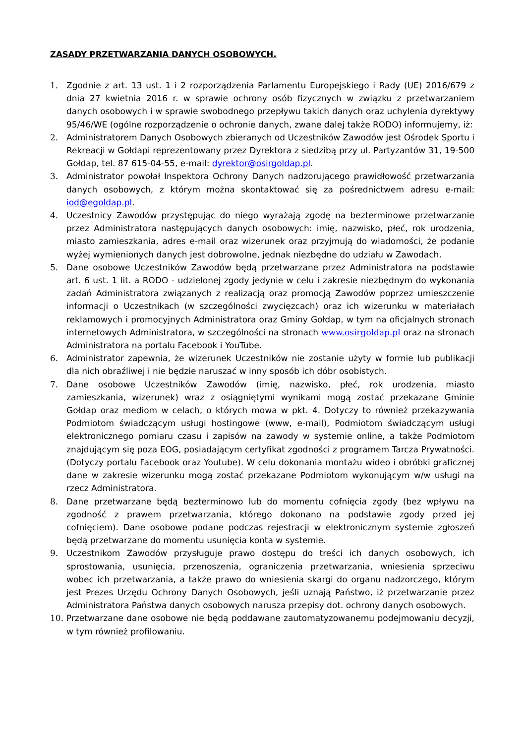ZASADY PRZETWARZANIA DANYCH OSOBOWYCH.
1. Zgodnie z art. 13 ust. 1 i 2 rozporządzenia Parlamentu Europejskiego i Rady (UE) 2016/679 z dnia 27 kwietnia 2016 r. w sprawie ochrony osób fizycznych w związku z przetwarzaniem danych osobowych i w sprawie swobodnego przepływu takich danych oraz uchylenia dyrektywy 95/46/WE (ogólne rozporządzenie o ochronie danych, zwane dalej także RODO) informujemy, iż:
2. Administratorem Danych Osobowych zbieranych od Uczestników Zawodów jest Ośrodek Sportu i Rekreacji w Gołdapi reprezentowany przez Dyrektora z siedzibą przy ul. Partyzantów 31, 19-500 Gołdap, tel. 87 615-04-55, e-mail: dyrektor@osirgoldap.pl.
3. Administrator powołał Inspektora Ochrony Danych nadzorującego prawidłowość przetwarzania danych osobowych, z którym można skontaktować się za pośrednictwem adresu e-mail: iod@egoldap.pl.
4. Uczestnicy Zawodów przystępując do niego wyrażają zgodę na bezterminowe przetwarzanie przez Administratora następujących danych osobowych: imię, nazwisko, płeć, rok urodzenia, miasto zamieszkania, adres e-mail oraz wizerunek oraz przyjmują do wiadomości, że podanie wyżej wymienionych danych jest dobrowolne, jednak niezbędne do udziału w Zawodach.
5. Dane osobowe Uczestników Zawodów będą przetwarzane przez Administratora na podstawie art. 6 ust. 1 lit. a RODO - udzielonej zgody jedynie w celu i zakresie niezbędnym do wykonania zadań Administratora związanych z realizacją oraz promocją Zawodów poprzez umieszczenie informacji o Uczestnikach (w szczególności zwycięzcach) oraz ich wizerunku w materiałach reklamowych i promocyjnych Administratora oraz Gminy Gołdap, w tym na oficjalnych stronach internetowych Administratora, w szczególności na stronach www.osirgoldap.pl oraz na stronach Administratora na portalu Facebook i YouTube.
6. Administrator zapewnia, że wizerunek Uczestników nie zostanie użyty w formie lub publikacji dla nich obraźliwej i nie będzie naruszać w inny sposób ich dóbr osobistych.
7. Dane osobowe Uczestników Zawodów (imię, nazwisko, płeć, rok urodzenia, miasto zamieszkania, wizerunek) wraz z osiągniętymi wynikami mogą zostać przekazane Gminie Gołdap oraz mediom w celach, o których mowa w pkt. 4. Dotyczy to również przekazywania Podmiotom świadczącym usługi hostingowe (www, e-mail), Podmiotom świadczącym usługi elektronicznego pomiaru czasu i zapisów na zawody w systemie online, a także Podmiotom znajdującym się poza EOG, posiadającym certyfikat zgodności z programem Tarcza Prywatności. (Dotyczy portalu Facebook oraz Youtube). W celu dokonania montażu wideo i obróbki graficznej dane w zakresie wizerunku mogą zostać przekazane Podmiotom wykonującym w/w usługi na rzecz Administratora.
8. Dane przetwarzane będą bezterminowo lub do momentu cofnięcia zgody (bez wpływu na zgodność z prawem przetwarzania, którego dokonano na podstawie zgody przed jej cofnięciem). Dane osobowe podane podczas rejestracji w elektronicznym systemie zgłoszeń będą przetwarzane do momentu usunięcia konta w systemie.
9. Uczestnikom Zawodów przysługuje prawo dostępu do treści ich danych osobowych, ich sprostowania, usunięcia, przenoszenia, ograniczenia przetwarzania, wniesienia sprzeciwu wobec ich przetwarzania, a także prawo do wniesienia skargi do organu nadzorczego, którym jest Prezes Urzędu Ochrony Danych Osobowych, jeśli uznają Państwo, iż przetwarzanie przez Administratora Państwa danych osobowych narusza przepisy dot. ochrony danych osobowych.
10. Przetwarzane dane osobowe nie będą poddawane zautomatyzowanemu podejmowaniu decyzji, w tym również profilowaniu.